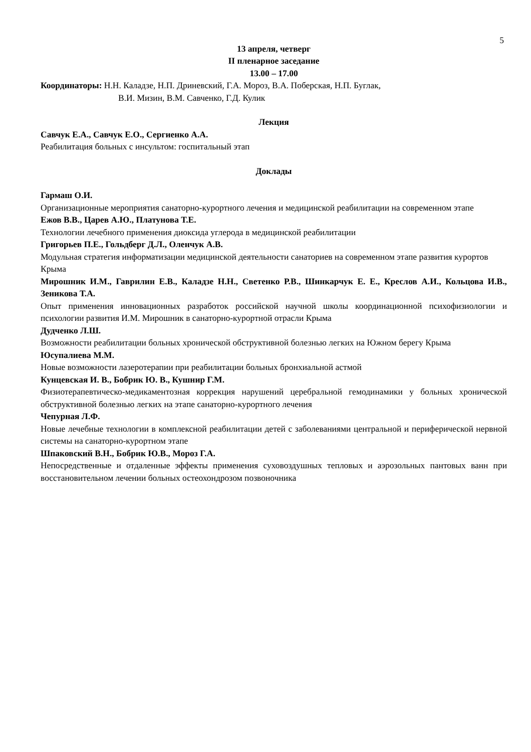5
13 апреля, четверг
II пленарное заседание
13.00 – 17.00
Координаторы: Н.Н. Каладзе, Н.П. Дриневский, Г.А. Мороз, В.А. Поберская, Н.П. Буглак,
В.И. Мизин, В.М. Савченко, Г.Д. Кулик
Лекция
Савчук Е.А., Савчук Е.О., Сергиенко А.А.
Реабилитация больных с инсультом: госпитальный этап
Доклады
Гармаш О.И.
Организационные мероприятия санаторно-курортного лечения и медицинской реабилитации на современном этапе
Ежов В.В., Царев А.Ю., Платунова Т.Е.
Технологии лечебного применения диоксида углерода в медицинской реабилитации
Григорьев П.Е., Гольдберг Д.Л., Оленчук А.В.
Модульная стратегия информатизации медицинской деятельности санаториев на современном этапе развития курортов Крыма
Мирошник И.М., Гаврилин Е.В., Каладзе Н.Н., Светенко Р.В., Шинкарчук Е. Е., Креслов А.И., Кольцова И.В., Зеникова Т.А.
Опыт применения инновационных разработок российской научной школы координационной психофизиологии и психологии развития И.М. Мирошник в санаторно-курортной отрасли Крыма
Дудченко Л.Ш.
Возможности реабилитации больных хронической обструктивной болезнью легких на Южном берегу Крыма
Юсупалиева М.М.
Новые возможности лазеротерапии при реабилитации больных бронхиальной астмой
Кунцевская И. В., Бобрик Ю. В., Кушнир Г.М.
Физиотерапевтическо-медикаментозная коррекция нарушений церебральной гемодинамики у больных хронической обструктивной болезнью легких на этапе санаторно-курортного лечения
Чепурная Л.Ф.
Новые лечебные технологии в комплексной реабилитации детей с заболеваниями центральной и периферической нервной системы на санаторно-курортном этапе
Шпаковский В.Н., Бобрик Ю.В., Мороз Г.А.
Непосредственные и отдаленные эффекты применения суховоздушных тепловых и аэрозольных пантовых ванн при восстановительном лечении больных остеохондрозом позвоночника